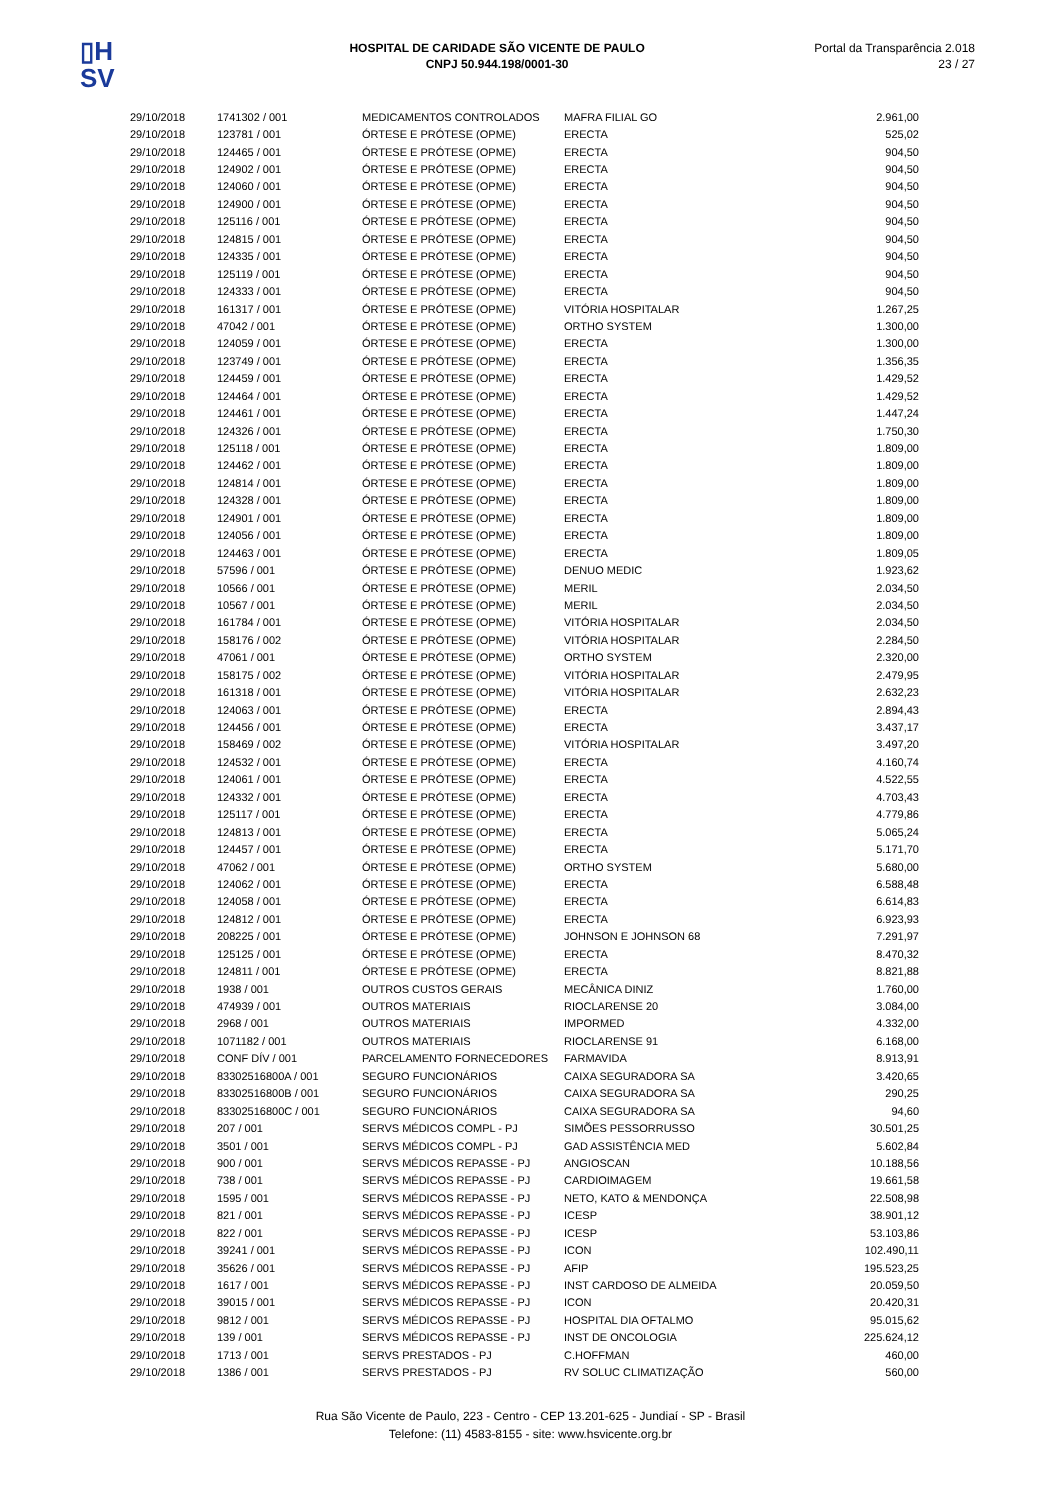▯H
SV
HOSPITAL DE CARIDADE SÃO VICENTE DE PAULO
CNPJ 50.944.198/0001-30
Portal da Transparência 2.018
23 / 27
| 29/10/2018 | 1741302 / 001 | MEDICAMENTOS CONTROLADOS | MAFRA FILIAL GO | 2.961,00 |
| 29/10/2018 | 123781 / 001 | ÓRTESE E PRÓTESE (OPME) | ERECTA | 525,02 |
| 29/10/2018 | 124465 / 001 | ÓRTESE E PRÓTESE (OPME) | ERECTA | 904,50 |
| 29/10/2018 | 124902 / 001 | ÓRTESE E PRÓTESE (OPME) | ERECTA | 904,50 |
| 29/10/2018 | 124060 / 001 | ÓRTESE E PRÓTESE (OPME) | ERECTA | 904,50 |
| 29/10/2018 | 124900 / 001 | ÓRTESE E PRÓTESE (OPME) | ERECTA | 904,50 |
| 29/10/2018 | 125116 / 001 | ÓRTESE E PRÓTESE (OPME) | ERECTA | 904,50 |
| 29/10/2018 | 124815 / 001 | ÓRTESE E PRÓTESE (OPME) | ERECTA | 904,50 |
| 29/10/2018 | 124335 / 001 | ÓRTESE E PRÓTESE (OPME) | ERECTA | 904,50 |
| 29/10/2018 | 125119 / 001 | ÓRTESE E PRÓTESE (OPME) | ERECTA | 904,50 |
| 29/10/2018 | 124333 / 001 | ÓRTESE E PRÓTESE (OPME) | ERECTA | 904,50 |
| 29/10/2018 | 161317 / 001 | ÓRTESE E PRÓTESE (OPME) | VITÓRIA HOSPITALAR | 1.267,25 |
| 29/10/2018 | 47042 / 001 | ÓRTESE E PRÓTESE (OPME) | ORTHO SYSTEM | 1.300,00 |
| 29/10/2018 | 124059 / 001 | ÓRTESE E PRÓTESE (OPME) | ERECTA | 1.300,00 |
| 29/10/2018 | 123749 / 001 | ÓRTESE E PRÓTESE (OPME) | ERECTA | 1.356,35 |
| 29/10/2018 | 124459 / 001 | ÓRTESE E PRÓTESE (OPME) | ERECTA | 1.429,52 |
| 29/10/2018 | 124464 / 001 | ÓRTESE E PRÓTESE (OPME) | ERECTA | 1.429,52 |
| 29/10/2018 | 124461 / 001 | ÓRTESE E PRÓTESE (OPME) | ERECTA | 1.447,24 |
| 29/10/2018 | 124326 / 001 | ÓRTESE E PRÓTESE (OPME) | ERECTA | 1.750,30 |
| 29/10/2018 | 125118 / 001 | ÓRTESE E PRÓTESE (OPME) | ERECTA | 1.809,00 |
| 29/10/2018 | 124462 / 001 | ÓRTESE E PRÓTESE (OPME) | ERECTA | 1.809,00 |
| 29/10/2018 | 124814 / 001 | ÓRTESE E PRÓTESE (OPME) | ERECTA | 1.809,00 |
| 29/10/2018 | 124328 / 001 | ÓRTESE E PRÓTESE (OPME) | ERECTA | 1.809,00 |
| 29/10/2018 | 124901 / 001 | ÓRTESE E PRÓTESE (OPME) | ERECTA | 1.809,00 |
| 29/10/2018 | 124056 / 001 | ÓRTESE E PRÓTESE (OPME) | ERECTA | 1.809,00 |
| 29/10/2018 | 124463 / 001 | ÓRTESE E PRÓTESE (OPME) | ERECTA | 1.809,05 |
| 29/10/2018 | 57596 / 001 | ÓRTESE E PRÓTESE (OPME) | DENUO MEDIC | 1.923,62 |
| 29/10/2018 | 10566 / 001 | ÓRTESE E PRÓTESE (OPME) | MERIL | 2.034,50 |
| 29/10/2018 | 10567 / 001 | ÓRTESE E PRÓTESE (OPME) | MERIL | 2.034,50 |
| 29/10/2018 | 161784 / 001 | ÓRTESE E PRÓTESE (OPME) | VITÓRIA HOSPITALAR | 2.034,50 |
| 29/10/2018 | 158176 / 002 | ÓRTESE E PRÓTESE (OPME) | VITÓRIA HOSPITALAR | 2.284,50 |
| 29/10/2018 | 47061 / 001 | ÓRTESE E PRÓTESE (OPME) | ORTHO SYSTEM | 2.320,00 |
| 29/10/2018 | 158175 / 002 | ÓRTESE E PRÓTESE (OPME) | VITÓRIA HOSPITALAR | 2.479,95 |
| 29/10/2018 | 161318 / 001 | ÓRTESE E PRÓTESE (OPME) | VITÓRIA HOSPITALAR | 2.632,23 |
| 29/10/2018 | 124063 / 001 | ÓRTESE E PRÓTESE (OPME) | ERECTA | 2.894,43 |
| 29/10/2018 | 124456 / 001 | ÓRTESE E PRÓTESE (OPME) | ERECTA | 3.437,17 |
| 29/10/2018 | 158469 / 002 | ÓRTESE E PRÓTESE (OPME) | VITÓRIA HOSPITALAR | 3.497,20 |
| 29/10/2018 | 124532 / 001 | ÓRTESE E PRÓTESE (OPME) | ERECTA | 4.160,74 |
| 29/10/2018 | 124061 / 001 | ÓRTESE E PRÓTESE (OPME) | ERECTA | 4.522,55 |
| 29/10/2018 | 124332 / 001 | ÓRTESE E PRÓTESE (OPME) | ERECTA | 4.703,43 |
| 29/10/2018 | 125117 / 001 | ÓRTESE E PRÓTESE (OPME) | ERECTA | 4.779,86 |
| 29/10/2018 | 124813 / 001 | ÓRTESE E PRÓTESE (OPME) | ERECTA | 5.065,24 |
| 29/10/2018 | 124457 / 001 | ÓRTESE E PRÓTESE (OPME) | ERECTA | 5.171,70 |
| 29/10/2018 | 47062 / 001 | ÓRTESE E PRÓTESE (OPME) | ORTHO SYSTEM | 5.680,00 |
| 29/10/2018 | 124062 / 001 | ÓRTESE E PRÓTESE (OPME) | ERECTA | 6.588,48 |
| 29/10/2018 | 124058 / 001 | ÓRTESE E PRÓTESE (OPME) | ERECTA | 6.614,83 |
| 29/10/2018 | 124812 / 001 | ÓRTESE E PRÓTESE (OPME) | ERECTA | 6.923,93 |
| 29/10/2018 | 208225 / 001 | ÓRTESE E PRÓTESE (OPME) | JOHNSON E JOHNSON 68 | 7.291,97 |
| 29/10/2018 | 125125 / 001 | ÓRTESE E PRÓTESE (OPME) | ERECTA | 8.470,32 |
| 29/10/2018 | 124811 / 001 | ÓRTESE E PRÓTESE (OPME) | ERECTA | 8.821,88 |
| 29/10/2018 | 1938 / 001 | OUTROS CUSTOS GERAIS | MECÂNICA DINIZ | 1.760,00 |
| 29/10/2018 | 474939 / 001 | OUTROS MATERIAIS | RIOCLARENSE 20 | 3.084,00 |
| 29/10/2018 | 2968 / 001 | OUTROS MATERIAIS | IMPORMED | 4.332,00 |
| 29/10/2018 | 1071182 / 001 | OUTROS MATERIAIS | RIOCLARENSE 91 | 6.168,00 |
| 29/10/2018 | CONF DÍV / 001 | PARCELAMENTO FORNECEDORES | FARMAVIDA | 8.913,91 |
| 29/10/2018 | 83302516800A / 001 | SEGURO FUNCIONÁRIOS | CAIXA SEGURADORA SA | 3.420,65 |
| 29/10/2018 | 83302516800B / 001 | SEGURO FUNCIONÁRIOS | CAIXA SEGURADORA SA | 290,25 |
| 29/10/2018 | 83302516800C / 001 | SEGURO FUNCIONÁRIOS | CAIXA SEGURADORA SA | 94,60 |
| 29/10/2018 | 207 / 001 | SERVS MÉDICOS COMPL - PJ | SIMÕES PESSORRUSSO | 30.501,25 |
| 29/10/2018 | 3501 / 001 | SERVS MÉDICOS COMPL - PJ | GAD ASSISTÊNCIA MED | 5.602,84 |
| 29/10/2018 | 900 / 001 | SERVS MÉDICOS REPASSE - PJ | ANGIOSCAN | 10.188,56 |
| 29/10/2018 | 738 / 001 | SERVS MÉDICOS REPASSE - PJ | CARDIOIMAGEM | 19.661,58 |
| 29/10/2018 | 1595 / 001 | SERVS MÉDICOS REPASSE - PJ | NETO, KATO & MENDONÇA | 22.508,98 |
| 29/10/2018 | 821 / 001 | SERVS MÉDICOS REPASSE - PJ | ICESP | 38.901,12 |
| 29/10/2018 | 822 / 001 | SERVS MÉDICOS REPASSE - PJ | ICESP | 53.103,86 |
| 29/10/2018 | 39241 / 001 | SERVS MÉDICOS REPASSE - PJ | ICON | 102.490,11 |
| 29/10/2018 | 35626 / 001 | SERVS MÉDICOS REPASSE - PJ | AFIP | 195.523,25 |
| 29/10/2018 | 1617 / 001 | SERVS MÉDICOS REPASSE - PJ | INST CARDOSO DE ALMEIDA | 20.059,50 |
| 29/10/2018 | 39015 / 001 | SERVS MÉDICOS REPASSE - PJ | ICON | 20.420,31 |
| 29/10/2018 | 9812 / 001 | SERVS MÉDICOS REPASSE - PJ | HOSPITAL DIA OFTALMO | 95.015,62 |
| 29/10/2018 | 139 / 001 | SERVS MÉDICOS REPASSE - PJ | INST DE ONCOLOGIA | 225.624,12 |
| 29/10/2018 | 1713 / 001 | SERVS PRESTADOS - PJ | C.HOFFMAN | 460,00 |
| 29/10/2018 | 1386 / 001 | SERVS PRESTADOS - PJ | RV SOLUC CLIMATIZAÇÃO | 560,00 |
Rua São Vicente de Paulo, 223 - Centro - CEP 13.201-625 - Jundiaí - SP - Brasil
Telefone: (11) 4583-8155 - site: www.hsvicente.org.br